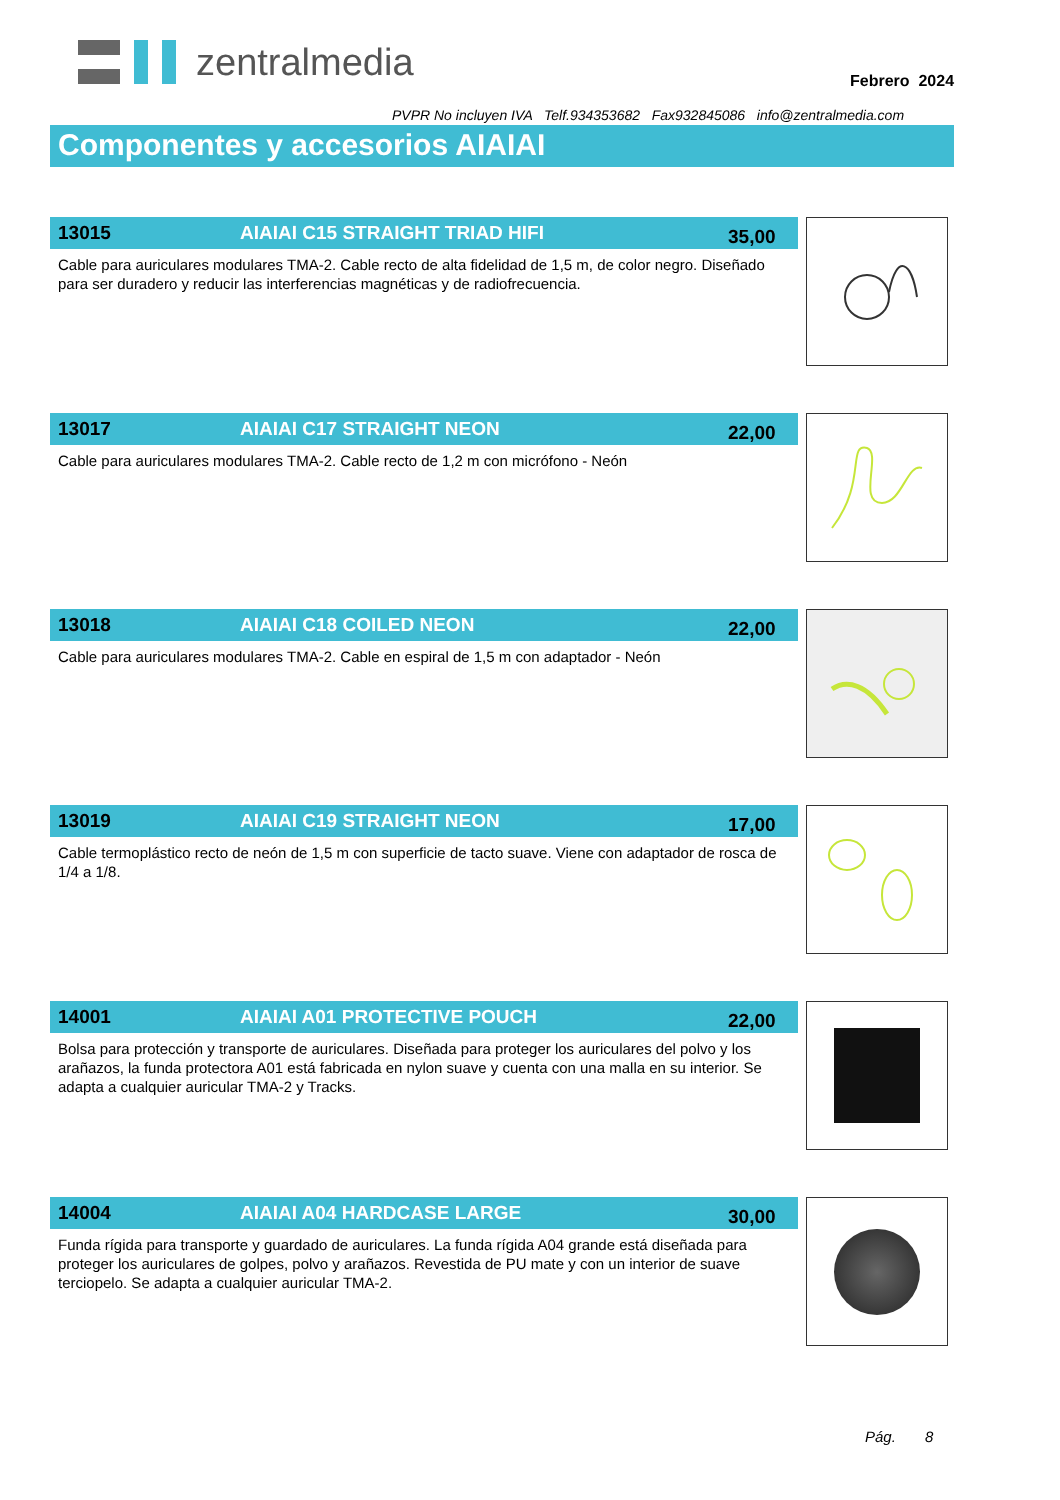zentralmedia
Febrero 2024
PVPR No incluyen IVA Telf.934353682 Fax932845086 info@zentralmedia.com
Componentes y accesorios AIAIAI
13015 AIAIAI C15 STRAIGHT TRIAD HIFI 35,00
Cable para auriculares modulares TMA-2. Cable recto de alta fidelidad de 1,5 m, de color negro. Diseñado para ser duradero y reducir las interferencias magnéticas y de radiofrecuencia.
13017 AIAIAI C17 STRAIGHT NEON 22,00
Cable para auriculares modulares TMA-2. Cable recto de 1,2 m con micrófono - Neón
13018 AIAIAI C18 COILED NEON 22,00
Cable para auriculares modulares TMA-2. Cable en espiral de 1,5 m con adaptador - Neón
13019 AIAIAI C19 STRAIGHT NEON 17,00
Cable termoplástico recto de neón de 1,5 m con superficie de tacto suave. Viene con adaptador de rosca de 1/4 a 1/8.
14001 AIAIAI A01 PROTECTIVE POUCH 22,00
Bolsa para protección y transporte de auriculares. Diseñada para proteger los auriculares del polvo y los arañazos, la funda protectora A01 está fabricada en nylon suave y cuenta con una malla en su interior. Se adapta a cualquier auricular TMA-2 y Tracks.
14004 AIAIAI A04 HARDCASE LARGE 30,00
Funda rígida para transporte y guardado de auriculares. La funda rígida A04 grande está diseñada para proteger los auriculares de golpes, polvo y arañazos. Revestida de PU mate y con un interior de suave terciopelo. Se adapta a cualquier auricular TMA-2.
Pág. 8